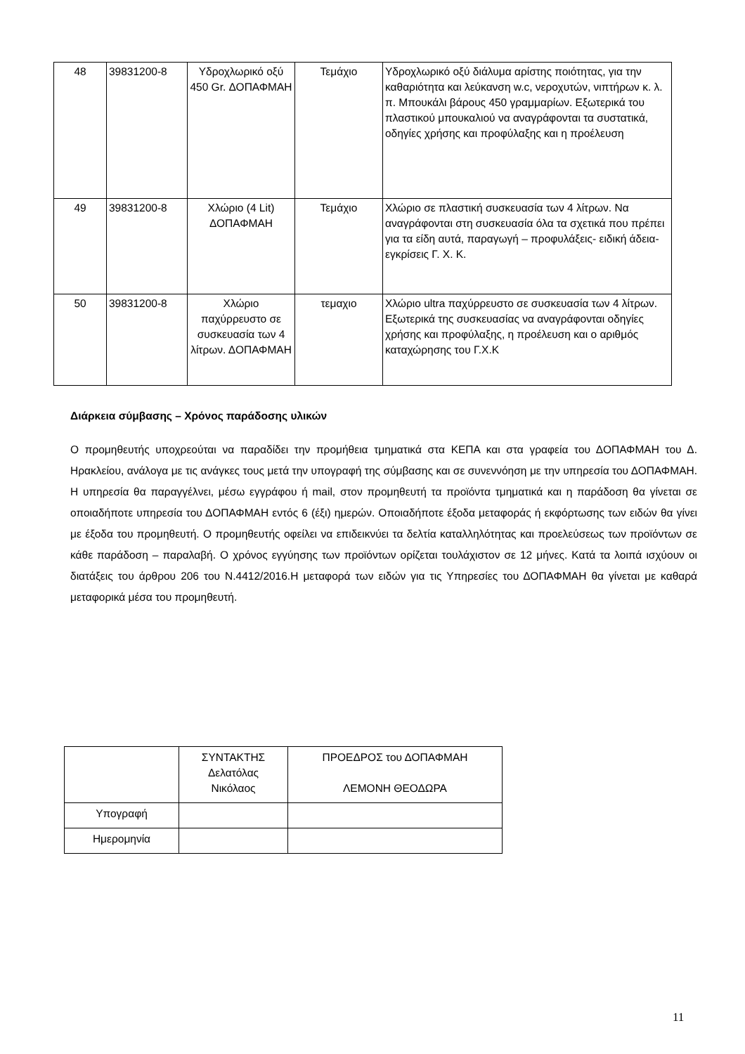| 48 | 39831200-8 | Υδροχλωρικό οξύ 450 Gr. ΔΟΠΑΦΜΑΗ | Τεμάχιο | Υδροχλωρικό οξύ διάλυμα αρίστης ποιότητας, για την καθαριότητα και λεύκανση w.c, νεροχυτών, νιπτήρων κ. λ. π. Μπουκάλι βάρους 450 γραμμαρίων. Εξωτερικά του πλαστικού μπουκαλιού να αναγράφονται τα συστατικά, οδηγίες χρήσης και προφύλαξης και η προέλευση |
| 49 | 39831200-8 | Χλώριο (4 Lit) ΔΟΠΑΦΜΑΗ | Τεμάχιο | Χλώριο σε πλαστική συσκευασία των 4 λίτρων. Να αναγράφονται στη συσκευασία όλα τα σχετικά που πρέπει για τα είδη αυτά, παραγωγή – προφυλάξεις- ειδική άδεια- εγκρίσεις Γ. Χ. Κ. |
| 50 | 39831200-8 | Χλώριο παχύρρευστο σε συσκευασία των 4 λίτρων. ΔΟΠΑΦΜΑΗ | τεμαχιο | Χλώριο ultra παχύρρευστο σε συσκευασία των 4 λίτρων. Εξωτερικά της συσκευασίας να αναγράφονται οδηγίες χρήσης και προφύλαξης, η προέλευση και ο αριθμός καταχώρησης του Γ.Χ.Κ |
Διάρκεια σύμβασης – Χρόνος παράδοσης υλικών
Ο προμηθευτής υποχρεούται να παραδίδει την προμήθεια τμηματικά στα ΚΕΠΑ και στα γραφεία του ΔΟΠΑΦΜΑΗ του Δ. Ηρακλείου, ανάλογα με τις ανάγκες τους μετά την υπογραφή της σύμβασης και σε συνεννόηση με την υπηρεσία του ΔΟΠΑΦΜΑΗ. Η υπηρεσία θα παραγγέλνει, μέσω εγγράφου ή mail, στον προμηθευτή τα προϊόντα τμηματικά και η παράδοση θα γίνεται σε οποιαδήποτε υπηρεσία του ΔΟΠΑΦΜΑΗ εντός 6 (έξι) ημερών. Οποιαδήποτε έξοδα μεταφοράς ή εκφόρτωσης των ειδών θα γίνει με έξοδα του προμηθευτή. Ο προμηθευτής οφείλει να επιδεικνύει τα δελτία καταλληλότητας και προελεύσεως των προϊόντων σε κάθε παράδοση – παραλαβή. Ο χρόνος εγγύησης των προϊόντων ορίζεται τουλάχιστον σε 12 μήνες. Κατά τα λοιπά ισχύουν οι διατάξεις του άρθρου 206 του Ν.4412/2016.Η μεταφορά των ειδών για τις Υπηρεσίες του ΔΟΠΑΦΜΑΗ θα γίνεται με καθαρά μεταφορικά μέσα του προμηθευτή.
| | ΣΥΝΤΑΚΤΗΣ Δελατόλας Νικόλαος | ΠΡΟΕΔΡΟΣ του ΔΟΠΑΦΜΑΗ ΛΕΜΟΝΗ ΘΕΟΔΩΡΑ |
| Υπογραφή | | |
| Ημερομηνία | | |
11